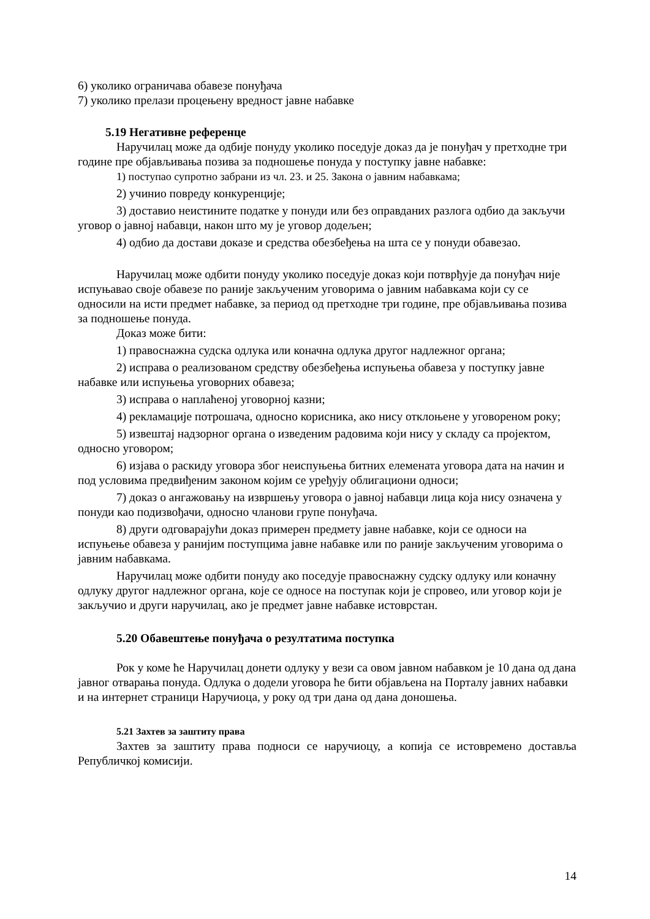6) уколико ограничава обавезе понуђача
7) уколико прелази процењену вредност јавне набавке
5.19 Негативне референце
Наручилац може да одбије понуду уколико поседује доказ да је понуђач у претходне три године пре објављивања позива за подношење понуда у поступку јавне набавке:
1) поступао супротно забрани из чл. 23. и 25. Закона о јавним набавкама;
2) учинио повреду конкуренције;
3) доставио неистините податке у понуди или без оправданих разлога одбио да закључи уговор о јавној набавци, након што му је уговор додељен;
4) одбио да достави доказе и средства обезбеђења на шта се у понуди обавезао.
Наручилац може одбити понуду уколико поседује доказ који потврђује да понуђач није испуњавао своје обавезе по раније закљученим уговорима о јавним набавкама који су се односили на исти предмет набавке, за период од претходне три године, пре објављивања позива за подношење понуда.
Доказ може бити:
1) правоснажна судска одлука или коначна одлука другог надлежног органа;
2) исправа о реализованом средству обезбеђења испуњења обавеза у поступку јавне набавке или испуњења уговорних обавеза;
3) исправа о наплаћеној уговорној казни;
4) рекламације потрошача, односно корисника, ако нису отклоњене у уговореном року;
5) извештај надзорног органа о изведеним радовима који нису у складу са пројектом, односно уговором;
6) изјава о раскиду уговора због неиспуњења битних елемената уговора дата на начин и под условима предвиђеним законом којим се уређују облигациони односи;
7) доказ о ангажовању на извршењу уговора о јавној набавци лица која нису означена у понуди као подизвођачи, односно чланови групе понуђача.
8) други одговарајући доказ примерен предмету јавне набавке, који се односи на испуњење обавеза у ранијим поступцима јавне набавке или по раније закљученим уговорима о јавним набавкама.
Наручилац може одбити понуду ако поседује правоснажну судску одлуку или коначну одлуку другог надлежног органа, које се односе на поступак који је спровео, или уговор који је закључио и други наручилац, ако је предмет јавне набавке истоврстан.
5.20 Обавештење понуђача о резултатима поступка
Рок у коме ће Наручилац донети одлуку у вези са овом јавном набавком је 10 дана од дана јавног отварања понуда. Одлука о додели уговора ће бити објављена на Порталу јавних набавки и на интернет страници Наручиоца, у року од три дана од дана доношења.
5.21 Захтев за заштиту права
Захтев за заштиту права подноси се наручиоцу, а копија се истовремено достављa Републичкој комисији.
14